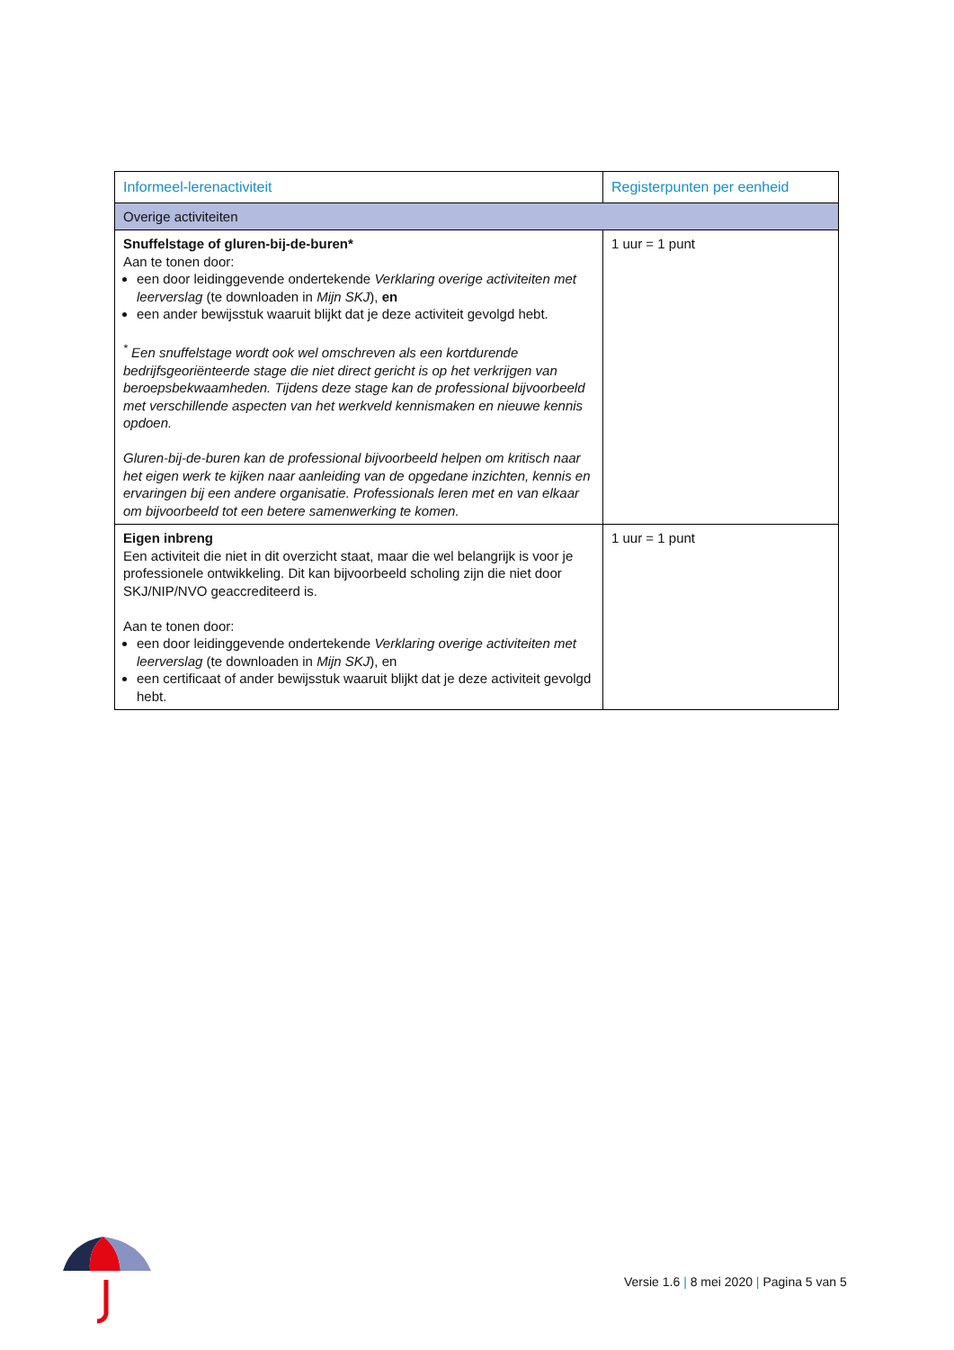| Informeel-lerenactiviteit | Registerpunten per eenheid |
| --- | --- |
| Overige activiteiten | |
| Snuffelstage of gluren-bij-de-buren* Aan te tonen door: een door leidinggevende ondertekende Verklaring overige activiteiten met leerverslag (te downloaden in Mijn SKJ ), en een ander bewijsstuk waaruit blijkt dat je deze activiteit gevolgd hebt. <sup>*</sup> Een snuffelstage wordt ook wel omschreven als een kortdurende bedrijfsgeoriënteerde stage die niet direct gericht is op het verkrijgen van beroepsbekwaamheden. Tijdens deze stage kan de professional bijvoorbeeld met verschillende aspecten van het werkveld kennismaken en nieuwe kennis opdoen. Gluren-bij-de-buren kan de professional bijvoorbeeld helpen om kritisch naar het eigen werk te kijken naar aanleiding van de opgedane inzichten, kennis en ervaringen bij een andere organisatie. Professionals leren met en van elkaar om bijvoorbeeld tot een betere samenwerking te komen. | 1 uur = 1 punt |
| Eigen inbreng Een activiteit die niet in dit overzicht staat, maar die wel belangrijk is voor je professionele ontwikkeling. Dit kan bijvoorbeeld scholing zijn die niet door SKJ/NIP/NVO geaccrediteerd is. Aan te tonen door: een door leidinggevende ondertekende Verklaring overige activiteiten met leerverslag (te downloaden in Mijn SKJ ), en een certificaat of ander bewijsstuk waaruit blijkt dat je deze activiteit gevolgd hebt. | 1 uur = 1 punt |
Versie 1.6 | 8 mei 2020 | Pagina 5 van 5